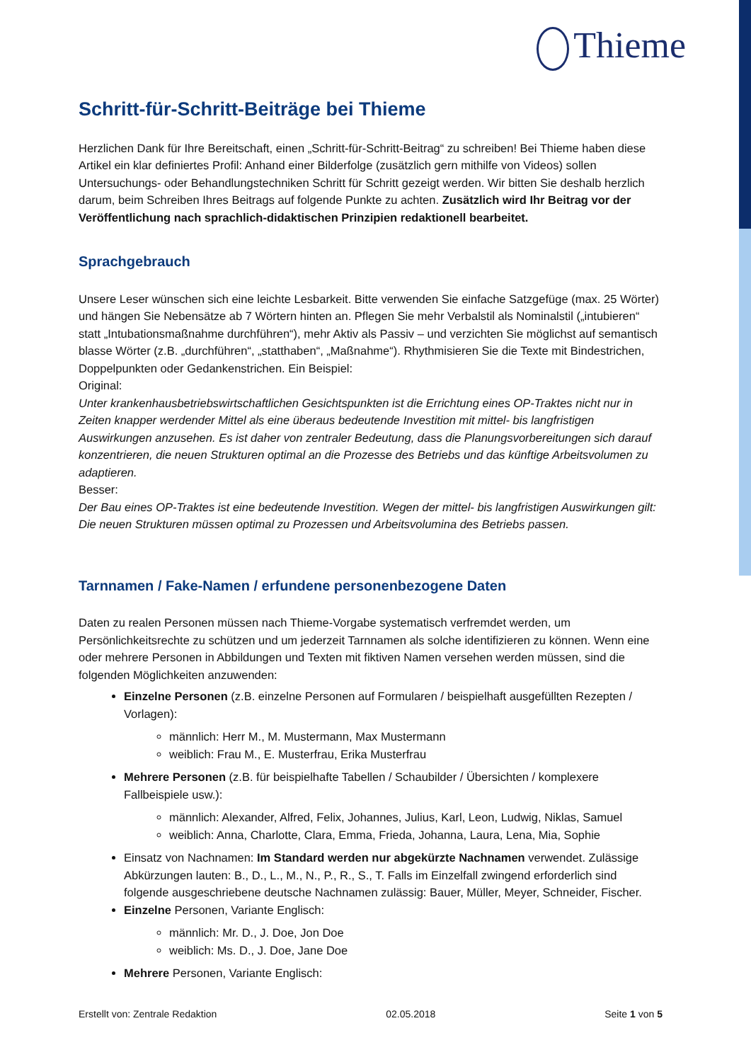Thieme
Schritt-für-Schritt-Beiträge bei Thieme
Herzlichen Dank für Ihre Bereitschaft, einen „Schritt-für-Schritt-Beitrag“ zu schreiben! Bei Thieme haben diese Artikel ein klar definiertes Profil: Anhand einer Bilderfolge (zusätzlich gern mithilfe von Videos) sollen Untersuchungs- oder Behandlungstechniken Schritt für Schritt gezeigt werden. Wir bitten Sie deshalb herzlich darum, beim Schreiben Ihres Beitrags auf folgende Punkte zu achten. Zusätzlich wird Ihr Beitrag vor der Veröffentlichung nach sprachlich-didaktischen Prinzipien redaktionell bearbeitet.
Sprachgebrauch
Unsere Leser wünschen sich eine leichte Lesbarkeit. Bitte verwenden Sie einfache Satzgefüge (max. 25 Wörter) und hängen Sie Nebensätze ab 7 Wörtern hinten an. Pflegen Sie mehr Verbalstil als Nominalstil („intubieren“ statt „Intubationsmaßnahme durchführen“), mehr Aktiv als Passiv – und verzichten Sie möglichst auf semantisch blasse Wörter (z.B. „durchführen“, „statthaben“, „Maßnahme“). Rhythmisieren Sie die Texte mit Bindestrichen, Doppelpunkten oder Gedankenstrichen. Ein Beispiel:
Original:
Unter krankenhausbetriebswirtschaftlichen Gesichtspunkten ist die Errichtung eines OP-Traktes nicht nur in Zeiten knapper werdender Mittel als eine überaus bedeutende Investition mit mittel- bis langfristigen Auswirkungen anzusehen. Es ist daher von zentraler Bedeutung, dass die Planungsvorbereitungen sich darauf konzentrieren, die neuen Strukturen optimal an die Prozesse des Betriebs und das künftige Arbeitsvolumen zu adaptieren.
Besser:
Der Bau eines OP-Traktes ist eine bedeutende Investition. Wegen der mittel- bis langfristigen Auswirkungen gilt: Die neuen Strukturen müssen optimal zu Prozessen und Arbeitsvolumina des Betriebs passen.
Tarnnamen / Fake-Namen / erfundene personenbezogene Daten
Daten zu realen Personen müssen nach Thieme-Vorgabe systematisch verfremdet werden, um Persönlichkeitsrechte zu schützen und um jederzeit Tarnnamen als solche identifizieren zu können. Wenn eine oder mehrere Personen in Abbildungen und Texten mit fiktiven Namen versehen werden müssen, sind die folgenden Möglichkeiten anzuwenden:
Einzelne Personen (z.B. einzelne Personen auf Formularen / beispielhaft ausgefüllten Rezepten / Vorlagen):
männlich: Herr M., M. Mustermann, Max Mustermann
weiblich: Frau M., E. Musterfrau, Erika Musterfrau
Mehrere Personen (z.B. für beispielhafte Tabellen / Schaubilder / Übersichten / komplexere Fallbeispiele usw.):
männlich: Alexander, Alfred, Felix, Johannes, Julius, Karl, Leon, Ludwig, Niklas, Samuel
weiblich: Anna, Charlotte, Clara, Emma, Frieda, Johanna, Laura, Lena, Mia, Sophie
Einsatz von Nachnamen: Im Standard werden nur abgekürzte Nachnamen verwendet. Zulässige Abkürzungen lauten: B., D., L., M., N., P., R., S., T. Falls im Einzelfall zwingend erforderlich sind folgende ausgeschriebene deutsche Nachnamen zulässig: Bauer, Müller, Meyer, Schneider, Fischer.
Einzelne Personen, Variante Englisch:
männlich: Mr. D., J. Doe, Jon Doe
weiblich: Ms. D., J. Doe, Jane Doe
Mehrere Personen, Variante Englisch:
Erstellt von: Zentrale Redaktion 02.05.2018 Seite 1 von 5